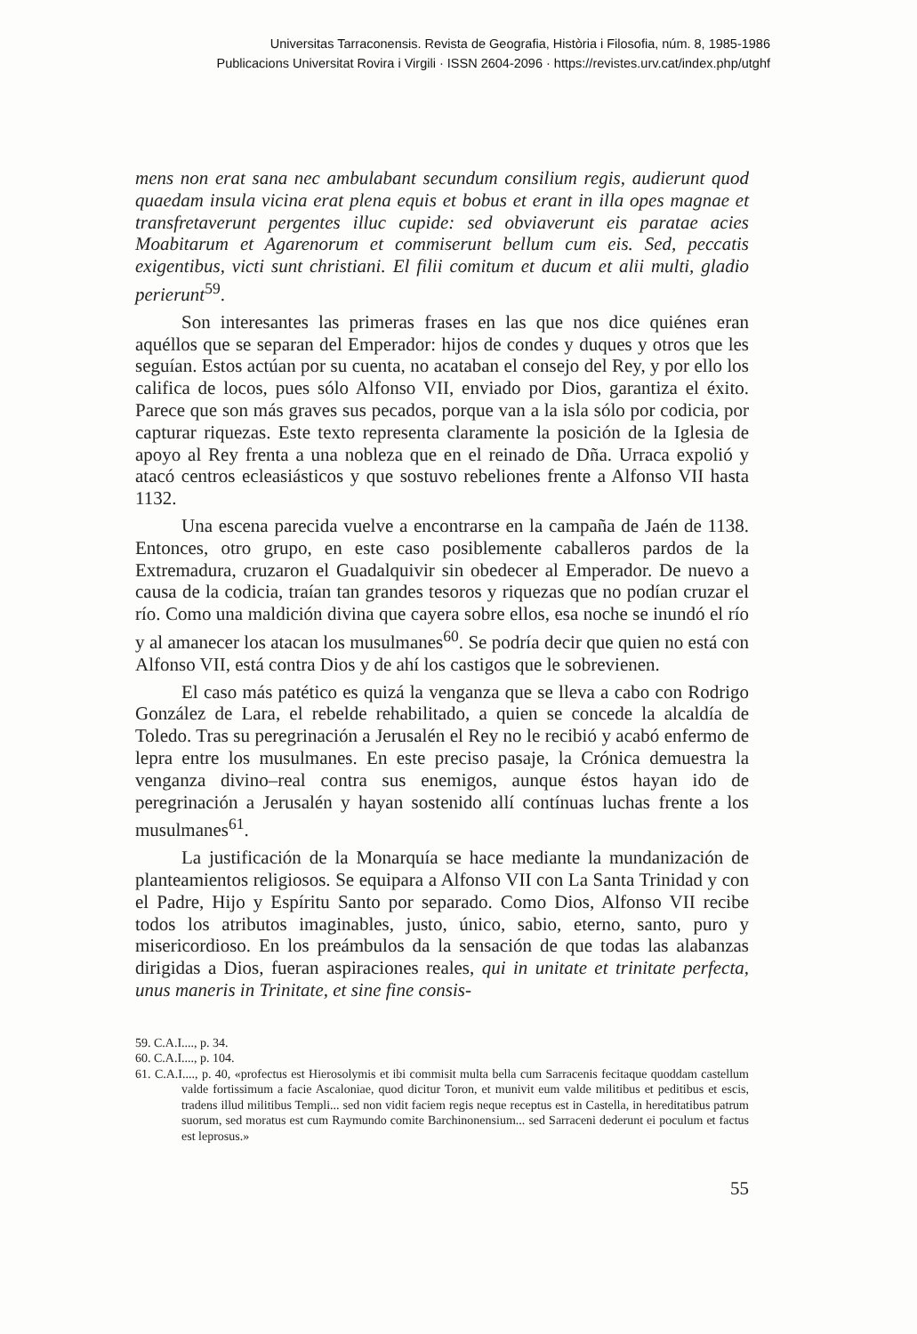Universitas Tarraconensis. Revista de Geografia, Història i Filosofia, núm. 8, 1985-1986
Publicacions Universitat Rovira i Virgili · ISSN 2604-2096 · https://revistes.urv.cat/index.php/utghf
mens non erat sana nec ambulabant secundum consilium regis, audierunt quod quaedam insula vicina erat plena equis et bobus et erant in illa opes magnae et transfretaverunt pergentes illuc cupide: sed obviaverunt eis paratae acies Moabitarum et Agarenorum et commiserunt bellum cum eis. Sed, peccatis exigentibus, victi sunt christiani. El filii comitum et ducum et alii multi, gladio perierunt<sup>59</sup>.
Son interesantes las primeras frases en las que nos dice quiénes eran aquéllos que se separan del Emperador: hijos de condes y duques y otros que les seguían. Estos actúan por su cuenta, no acataban el consejo del Rey, y por ello los califica de locos, pues sólo Alfonso VII, enviado por Dios, garantiza el éxito. Parece que son más graves sus pecados, porque van a la isla sólo por codicia, por capturar riquezas. Este texto representa claramente la posición de la Iglesia de apoyo al Rey frenta a una nobleza que en el reinado de Dña. Urraca expolió y atacó centros ecleasiásticos y que sostuvo rebeliones frente a Alfonso VII hasta 1132.
Una escena parecida vuelve a encontrarse en la campaña de Jaén de 1138. Entonces, otro grupo, en este caso posiblemente caballeros pardos de la Extremadura, cruzaron el Guadalquivir sin obedecer al Emperador. De nuevo a causa de la codicia, traían tan grandes tesoros y riquezas que no podían cruzar el río. Como una maldición divina que cayera sobre ellos, esa noche se inundó el río y al amanecer los atacan los musulmanes<sup>60</sup>. Se podría decir que quien no está con Alfonso VII, está contra Dios y de ahí los castigos que le sobrevienen.
El caso más patético es quizá la venganza que se lleva a cabo con Rodrigo González de Lara, el rebelde rehabilitado, a quien se concede la alcaldía de Toledo. Tras su peregrinación a Jerusalén el Rey no le recibió y acabó enfermo de lepra entre los musulmanes. En este preciso pasaje, la Crónica demuestra la venganza divino–real contra sus enemigos, aunque éstos hayan ido de peregrinación a Jerusalén y hayan sostenido allí contínuas luchas frente a los musulmanes<sup>61</sup>.
La justificación de la Monarquía se hace mediante la mundanización de planteamientos religiosos. Se equipara a Alfonso VII con La Santa Trinidad y con el Padre, Hijo y Espíritu Santo por separado. Como Dios, Alfonso VII recibe todos los atributos imaginables, justo, único, sabio, eterno, santo, puro y misericordioso. En los preámbulos da la sensación de que todas las alabanzas dirigidas a Dios, fueran aspiraciones reales, qui in unitate et trinitate perfecta, unus maneris in Trinitate, et sine fine consis-
59. C.A.I...., p. 34.
60. C.A.I...., p. 104.
61. C.A.I...., p. 40, «profectus est Hierosolymis et ibi commisit multa bella cum Sarracenis fecitaque quoddam castellum valde fortissimum a facie Ascaloniae, quod dicitur Toron, et munivit eum valde militibus et peditibus et escis, tradens illud militibus Templi... sed non vidit faciem regis neque receptus est in Castella, in hereditatibus patrum suorum, sed moratus est cum Raymundo comite Barchinonensium... sed Sarraceni dederunt ei poculum et factus est leprosus.»
55